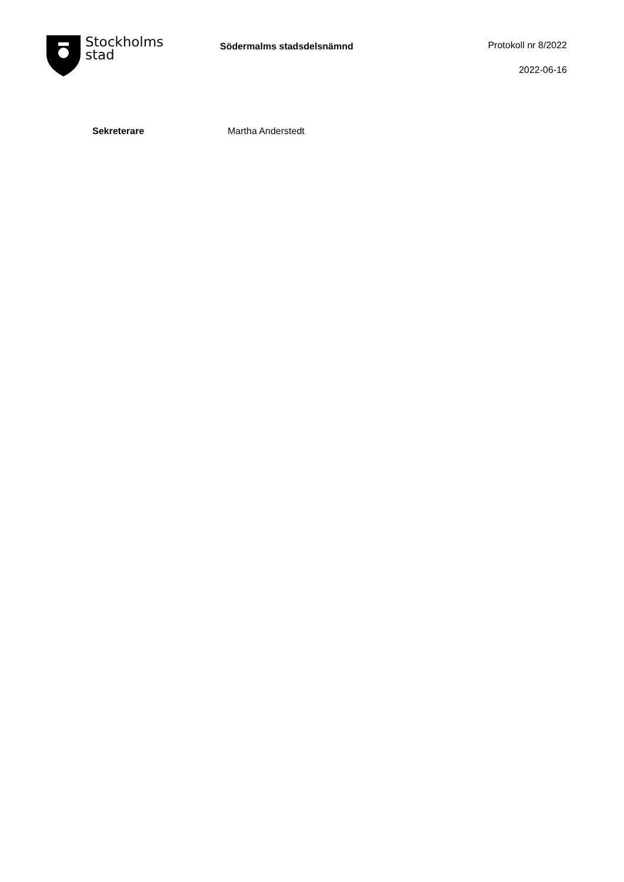Stockholms
stad
Södermalms stadsdelsnämnd
Protokoll nr 8/2022
2022-06-16
Sekreterare Martha Anderstedt